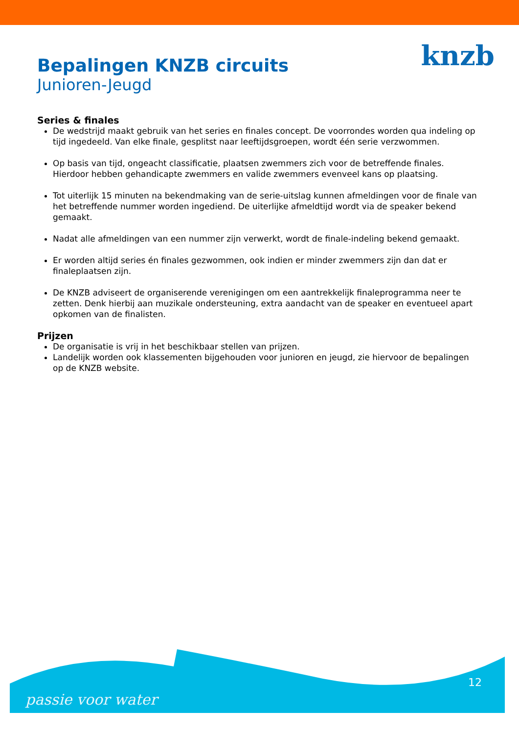knzb
Bepalingen KNZB circuits
Junioren-Jeugd
Series & finales
De wedstrijd maakt gebruik van het series en finales concept. De voorrondes worden qua indeling op tijd ingedeeld. Van elke finale, gesplitst naar leeftijdsgroepen, wordt één serie verzwommen.
Op basis van tijd, ongeacht classificatie, plaatsen zwemmers zich voor de betreffende finales. Hierdoor hebben gehandicapte zwemmers en valide zwemmers evenveel kans op plaatsing.
Tot uiterlijk 15 minuten na bekendmaking van de serie-uitslag kunnen afmeldingen voor de finale van het betreffende nummer worden ingediend. De uiterlijke afmeldtijd wordt via de speaker bekend gemaakt.
Nadat alle afmeldingen van een nummer zijn verwerkt, wordt de finale-indeling bekend gemaakt.
Er worden altijd series én finales gezwommen, ook indien er minder zwemmers zijn dan dat er finaleplaatsen zijn.
De KNZB adviseert de organiserende verenigingen om een aantrekkelijk finaleprogramma neer te zetten. Denk hierbij aan muzikale ondersteuning, extra aandacht van de speaker en eventueel apart opkomen van de finalisten.
Prijzen
De organisatie is vrij in het beschikbaar stellen van prijzen.
Landelijk worden ook klassementen bijgehouden voor junioren en jeugd, zie hiervoor de bepalingen op de KNZB website.
passie voor water
12